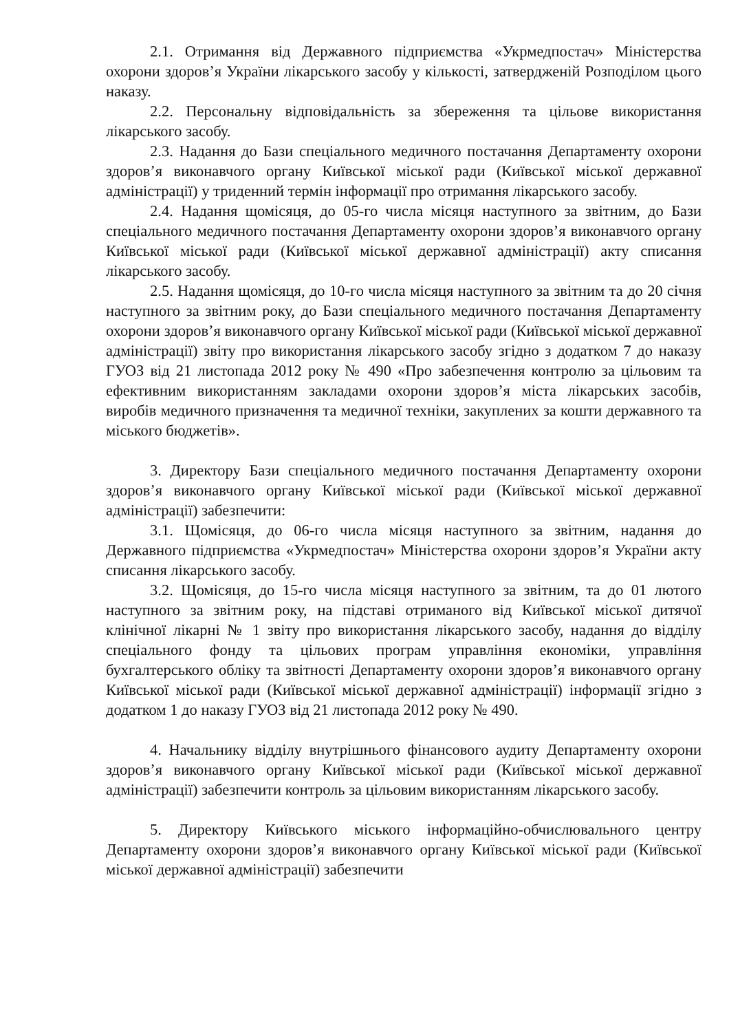2.1. Отримання від Державного підприємства «Укрмедпостач» Міністерства охорони здоров’я України лікарського засобу у кількості, затвердженій Розподілом цього наказу.
2.2. Персональну відповідальність за збереження та цільове використання лікарського засобу.
2.3. Надання до Бази спеціального медичного постачання Департаменту охорони здоров’я виконавчого органу Київської міської ради (Київської міської державної адміністрації) у триденний термін інформації про отримання лікарського засобу.
2.4. Надання щомісяця, до 05-го числа місяця наступного за звітним, до Бази спеціального медичного постачання Департаменту охорони здоров’я виконавчого органу Київської міської ради (Київської міської державної адміністрації) акту списання лікарського засобу.
2.5. Надання щомісяця, до 10-го числа місяця наступного за звітним та до 20 січня наступного за звітним року, до Бази спеціального медичного постачання Департаменту охорони здоров’я виконавчого органу Київської міської ради (Київської міської державної адміністрації) звіту про використання лікарського засобу згідно з додатком 7 до наказу ГУОЗ від 21 листопада 2012 року № 490 «Про забезпечення контролю за цільовим та ефективним використанням закладами охорони здоров’я міста лікарських засобів, виробів медичного призначення та медичної техніки, закуплених за кошти державного та міського бюджетів».
3. Директору Бази спеціального медичного постачання Департаменту охорони здоров’я виконавчого органу Київської міської ради (Київської міської державної адміністрації) забезпечити:
3.1. Щомісяця, до 06-го числа місяця наступного за звітним, надання до Державного підприємства «Укрмедпостач» Міністерства охорони здоров’я України акту списання лікарського засобу.
3.2. Щомісяця, до 15-го числа місяця наступного за звітним, та до 01 лютого наступного за звітним року, на підставі отриманого від Київської міської дитячої клінічної лікарні № 1 звіту про використання лікарського засобу, надання до відділу спеціального фонду та цільових програм управління економіки, управління бухгалтерського обліку та звітності Департаменту охорони здоров’я виконавчого органу Київської міської ради (Київської міської державної адміністрації) інформації згідно з додатком 1 до наказу ГУОЗ від 21 листопада 2012 року № 490.
4. Начальнику відділу внутрішнього фінансового аудиту Департаменту охорони здоров’я виконавчого органу Київської міської ради (Київської міської державної адміністрації) забезпечити контроль за цільовим використанням лікарського засобу.
5. Директору Київського міського інформаційно-обчислювального центру Департаменту охорони здоров’я виконавчого органу Київської міської ради (Київської міської державної адміністрації) забезпечити